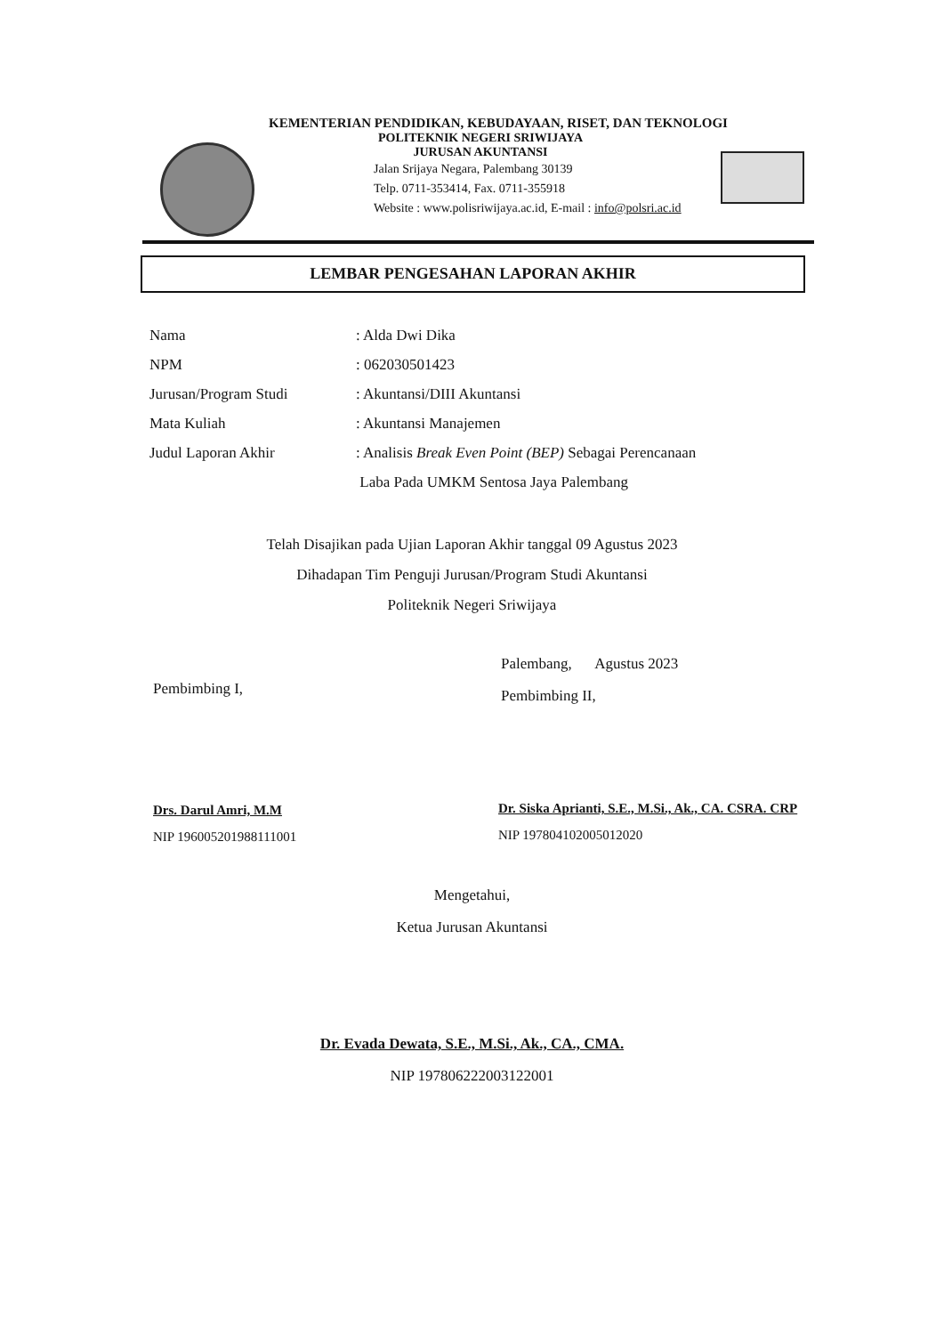KEMENTERIAN PENDIDIKAN, KEBUDAYAAN, RISET, DAN TEKNOLOGI
POLITEKNIK NEGERI SRIWIJAYA
JURUSAN AKUNTANSI
Jalan Srijaya Negara, Palembang 30139
Telp. 0711-353414, Fax. 0711-355918
Website : www.polisriwijaya.ac.id, E-mail : info@polsri.ac.id
LEMBAR PENGESAHAN LAPORAN AKHIR
| Nama | : Alda Dwi Dika |
| NPM | : 062030501423 |
| Jurusan/Program Studi | : Akuntansi/DIII Akuntansi |
| Mata Kuliah | : Akuntansi Manajemen |
| Judul Laporan Akhir | : Analisis Break Even Point (BEP) Sebagai Perencanaan Laba Pada UMKM Sentosa Jaya Palembang |
Telah Disajikan pada Ujian Laporan Akhir tanggal 09 Agustus 2023
Dihadapan Tim Penguji Jurusan/Program Studi Akuntansi
Politeknik Negeri Sriwijaya
Palembang, Agustus 2023
Pembimbing II,
Pembimbing I,
Drs. Darul Amri, M.M
NIP 196005201988111001
Dr. Siska Aprianti, S.E., M.Si., Ak., CA. CSRA. CRP
NIP 197804102005012020
Mengetahui,
Ketua Jurusan Akuntansi
Dr. Evada Dewata, S.E., M.Si., Ak., CA., CMA.
NIP 197806222003122001